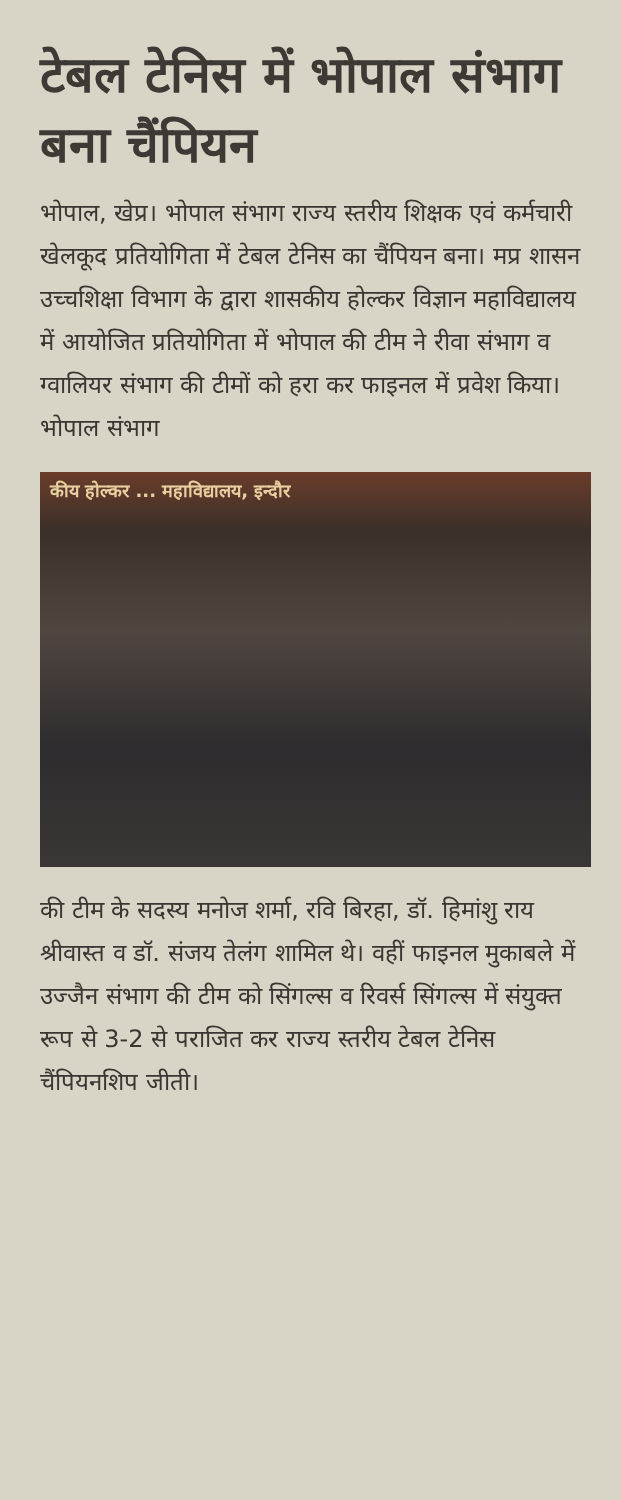टेबल टेनिस में भोपाल संभाग बना चैंपियन
भोपाल, खेप्र। भोपाल संभाग राज्य स्तरीय शिक्षक एवं कर्मचारी खेलकूद प्रतियोगिता में टेबल टेनिस का चैंपियन बना। मप्र शासन उच्चशिक्षा विभाग के द्वारा शासकीय होल्कर विज्ञान महाविद्यालय में आयोजित प्रतियोगिता में भोपाल की टीम ने रीवा संभाग व ग्वालियर संभाग की टीमों को हरा कर फाइनल में प्रवेश किया। भोपाल संभाग
कीय होल्कर ... महाविद्यालय, इन्दौर
की टीम के सदस्य मनोज शर्मा, रवि बिरहा, डॉ. हिमांशु राय श्रीवास्त व डॉ. संजय तेलंग शामिल थे। वहीं फाइनल मुकाबले में उज्जैन संभाग की टीम को सिंगल्स व रिवर्स सिंगल्स में संयुक्त रूप से 3-2 से पराजित कर राज्य स्तरीय टेबल टेनिस चैंपियनशिप जीती।